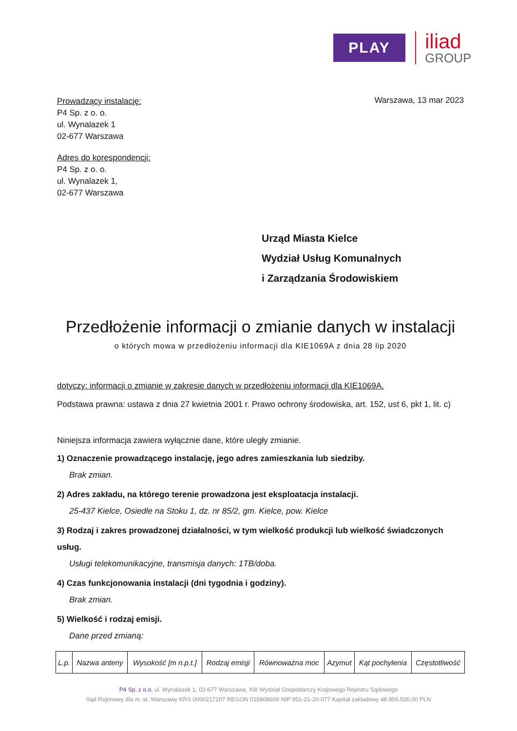PLAY
iliad
GROUP
Prowadzący instalację:
P4 Sp. z o. o.
ul. Wynalazek 1
02-677 Warszawa
Adres do korespondencji:
P4 Sp. z o. o.
ul. Wynalazek 1,
02-677 Warszawa
Warszawa, 13 mar 2023
Urząd Miasta Kielce
Wydział Usług Komunalnych
i Zarządzania Środowiskiem
Przedłożenie informacji o zmianie danych w instalacji
o których mowa w przedłożeniu informacji dla KIE1069A z dnia 28 lip 2020
dotyczy: informacji o zmianie w zakresie danych w przedłożeniu informacji dla KIE1069A.
Podstawa prawna: ustawa z dnia 27 kwietnia 2001 r. Prawo ochrony środowiska, art. 152, ust 6, pkt 1, lit. c)
Niniejsza informacja zawiera wyłącznie dane, które uległy zmianie.
1) Oznaczenie prowadzącego instalację, jego adres zamieszkania lub siedziby.
Brak zmian.
2) Adres zakładu, na którego terenie prowadzona jest eksploatacja instalacji.
25-437 Kielce, Osiedle na Stoku 1, dz. nr 85/2, gm. Kielce, pow. Kielce
3) Rodzaj i zakres prowadzonej działalności, w tym wielkość produkcji lub wielkość świadczonych usług.
Usługi telekomunikacyjne, transmisja danych: 1TB/doba.
4) Czas funkcjonowania instalacji (dni tygodnia i godziny).
Brak zmian.
5) Wielkość i rodzaj emisji.
Dane przed zmianą:
| L.p. | Nazwa anteny | Wysokość [m n.p.t.] | Rodzaj emisji | Równoważna moc | Azymut | Kąt pochylenia | Częstotliwość |
| --- | --- | --- | --- | --- | --- | --- | --- |
P4 Sp. z o.o. ul. Wynalazek 1, 02-677 Warszawa, XIII Wydział Gospodarczy Krajowego Rejestru Sądowego
Sąd Rejonowy dla m. st. Warszawy KRS 0000217207 REGON 015808609 NIP 951-21-20-077 Kapitał zakładowy 48.856.500,00 PLN